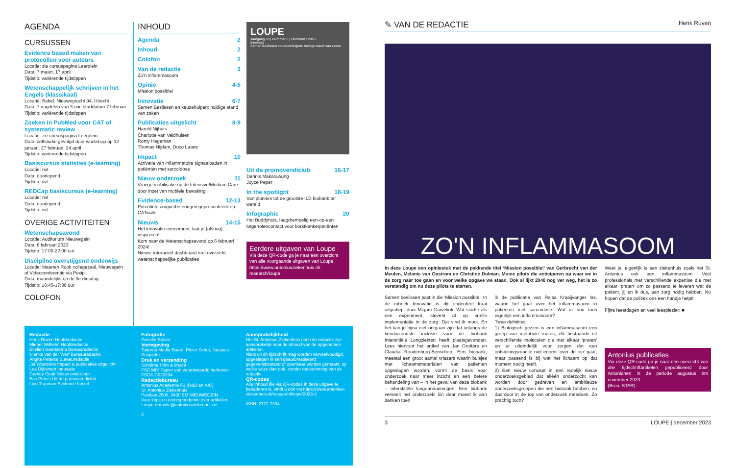AGENDA
CURSUSSEN
Evidence based maken van protocollen voor auteurs
Locatie: zie cursuspagina Leerplein
Data: 7 maart, 17 april
Tijdstip: variërende tijdstippen
Wetenschappelijk schrijven in het Engels (klassikaal)
Locatie: Babel, Nieuwegracht 94, Utrecht
Data: 7 dagdelen van 3 uur, startdatum 7 februari
Tijdstip: variërende tijdstippen
Zoeken in PubMed voor CAT of systematic review
Locatie: zie cursuspagina Leerplein
Data: zelfstudie gevolgd door workshop op 12 januari, 27 februari, 24 april
Tijdstip: variërende tijdstippen
Basiscursus statistiek (e-learning)
Locatie: nvt
Data: doorlopend
Tijdstip: nvt
REDCap basiscursus (e-learning)
Locatie: nvt
Data: doorlopend
Tijdstip: nvt
OVERIGE ACTIVITEITEN
Wetenschapsavond
Locatie: Auditorium Nieuwegein
Data: 6 februari 2023
Tijdstip: 17:00-22:00 uur
Discipline overstijgend onderwijs
Locatie: Maarten Rook collegezaal, Nieuwegein of Videoconferentie via Pexip
Data: maandelijks op de 3e dinsdag
Tijdstip: 16:45-17:30 uur
COLOFON
INHOUD
Agenda 2
Inhoud 2
Colofon 2
Van de redactie 3
Zo'n inflammasoom
Opinie 4-5
Mission possible!
Innovatie 6-7
Samen Beslissen en keuzehulpen: huidige stand van zaken
Publicaties uitgelicht 8-9
Harold Nijhuis
Charlotte van Veldhuisen
Romy Hegeman
Thomas Nijdam, Duco Laane
Impact 10
Activatie van inflammatoire signaalpaden in patiënten met sarcoïdose
Nieuw onderzoek 11
Vroege mobilisatie op de Intensive/Medium Care door inzet van mobiele bewaking
Evidence-based 12-13
Potentiële zorgverbeteringen gepresenteerd op CATwalk
Nieuws 14-15
Het innovatie-evenement, laat je (alsnog) inspireren!
Kom naar de Wetenschapsavond op 6 februari 2024!
Nieuw: interactief dashboard met overzicht wetenschappelijke publicaties
LOUPE
Jaargang 18 | Nummer 3 | December 2023
Innovatie
Samen Beslissen en keuzehulpen: huidige stand van zaken
Uit de promovendiclub 16-17
Dennis Makarawung
Joyce Peper
In the spotlight 18-19
Van pioniers tot de grootste ILD biobank ter wereld
Infographic 20
Het Buddyhuis, laagdrempelig een-op-een lotgenotencontact voor borstkankerpatiënten
Eerdere uitgaven van Loupe
Via deze QR-code ga je naar een overzicht van alle voorgaande uitgaven van Loupe.
https://www.antoniusziekenhuis.nl/ research/loupe
Redactie
Henk Ruven Hoofdredactie
Miebet Wilhelm Hoofdredactie
Evelien Geertsema Bureauredactie
Nienke van der Werf Bureauredactie
Angita Peterse Bureauredactie
Jet Westerink Impact & publicaties uitgelicht
Lea Dijksman Innovatie
Gurbey Ocak Nieuw onderzoek
Bas Peters Uit de promovendiclub
Lian Trapman Evidence-based
Fotografie
Geeske Stoker
Vormgeving
Tadorna Media Baarn, Pieter Schut, Jacques Seignette
Druk en verzending
Scholma Print & Media
FSC MIX Papier van verantwoorde herkomst FSC® C020294
Redactiebureau
Antonius Academie F1 (R&D en KIC)
St. Antonius Ziekenhuis
Postbus 2500, 3430 EM NIEUWEGEIN
Voor kopij en correspondentie over artikelen: Loupe-redactie@antoniusziekenhuis.nl
2
Aansprakelijkheid
Het St. Antonius Ziekenhuis noch de redactie zijn aansprakelijk voor de inhoud van de opgenomen artikelen.
Niets uit dit tijdschrift mag worden verveelvoudigd, opgeslagen in een geautomatiseerd gegevensbestand of openbaar worden gemaakt, op welke wijze dan ook, zonder toestemming van de redactie.
QR-codes
Alle inhoud die via QR-codes in deze uitgave te benaderen is, vindt u ook via https://www.antonius-ziekenhuis.nl/research/loupe/2023-3
ISSN: 2772-7394
✎ VAN DE REDACTIE Henk Ruven
ZO'N INFLAMMASOOM
In deze Loupe een opiniestuk met de pakkende titel ‘Mission possible!’ van Gerbrecht van der Meulen, Melanie van Oostrom en Christine Dolman. Mooie pilots die anticiperen op waar we in de zorg naar toe gaan en voor welke opgave we staan. Ook al lijkt 2040 nog ver weg, het is zo verstandig om nu deze pilots te starten.
Samen beslissen past in die ‘Mission possible’. In de rubriek Innovatie is dit onderdeel fraai uitgediept door Mirjam Garvelink. Wat startte als een experiment, stevent af op snelle implementatie in de zorg. Dat vind ik mooi. En het kan je bijna niet ontgaan zijn dat onlangs de tienduizendste inclusie voor de biobank Interstitiële Longziekten heeft plaatsgevonden. Lees hiervoor het artikel van Jan Grutters en Claudia Roodenburg-Benschop. Een biobank, meestal een groot aantal vriezers waarin buisjes met lichaamsmaterialen van patiënten opgeslagen worden, vormt de basis voor onderzoek naar meer inzicht en een betere behandeling van – in het geval van deze biobank – interstitiële longaandoeningen. Een biobank versnelt het onderzoek! En daar moest ik aan denken toen
ik de publicatie van Raisa Kraaijvanger las, waarin het gaat over het inflammasoom in patiënten met sarcoïdose. Wat is nou toch eigenlijk een inflammasoom?
Twee definities:
1) Biologisch gezien is een inflammasoom een groep van metabole routes, elk bestaande uit verschillende moleculen die met elkaar ‘praten’ en er uiteindelijk voor zorgen dat een ontstekingsreactie niet enorm ‘over de top’ gaat, maar passend is bij wat het lichaam op dat moment nodig heeft.
2) Een nieuw concept in een redelijk nieuw onderzoeksgebied dat alléén onderzocht kan worden door gedreven en ambitieuze onderzoeksgroepen die een biobank hebben, en daardoor in de top van onderzoek meedoen. Zo prachtig toch?
Weet je, eigenlijk is een ziekenhuis zoals het St. Antonius ook een inflammasoom. Veel professionals met verschillende expertise die met elkaar ‘praten’ om zo passend te leveren wat de patiënt, jij en ik dus, aan zorg nodig hebben. Nu hopen dat de politiek ons een handje helpt!
Fijne feestdagen en veel leesplezier! ■
Antonius publicaties
Via deze QR-code ga je naar een overzicht van alle tijdschriftartikelen gepubliceerd door Antonianen in de periode augustus t/m november 2023.
(Bron: STAR).
3 LOUPE | december 2023